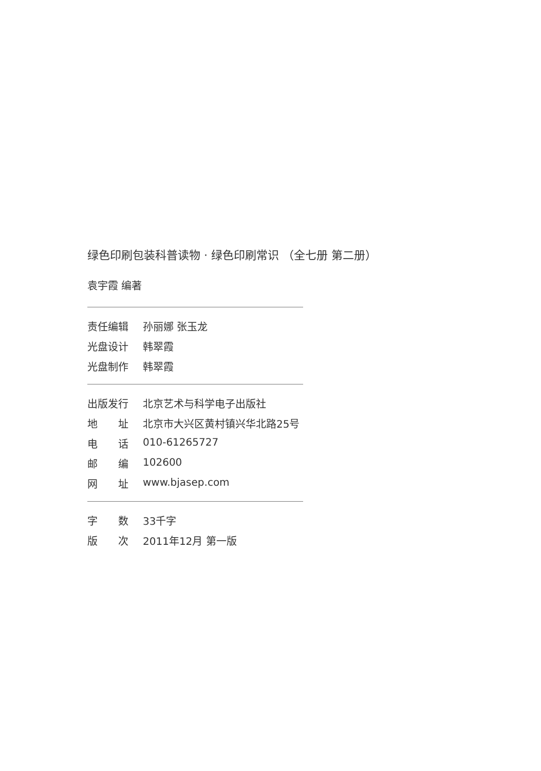绿色印刷包装科普读物 · 绿色印刷常识 （全七册 第二册）
袁宇霞 编著
责任编辑 孙丽娜 张玉龙
光盘设计 韩翠霞
光盘制作 韩翠霞
出版发行 北京艺术与科学电子出版社
地　　址 北京市大兴区黄村镇兴华北路25号
电　　话 010-61265727
邮　　编 102600
网　　址 www.bjasep.com
字　　数 33千字
版　　次 2011年12月 第一版